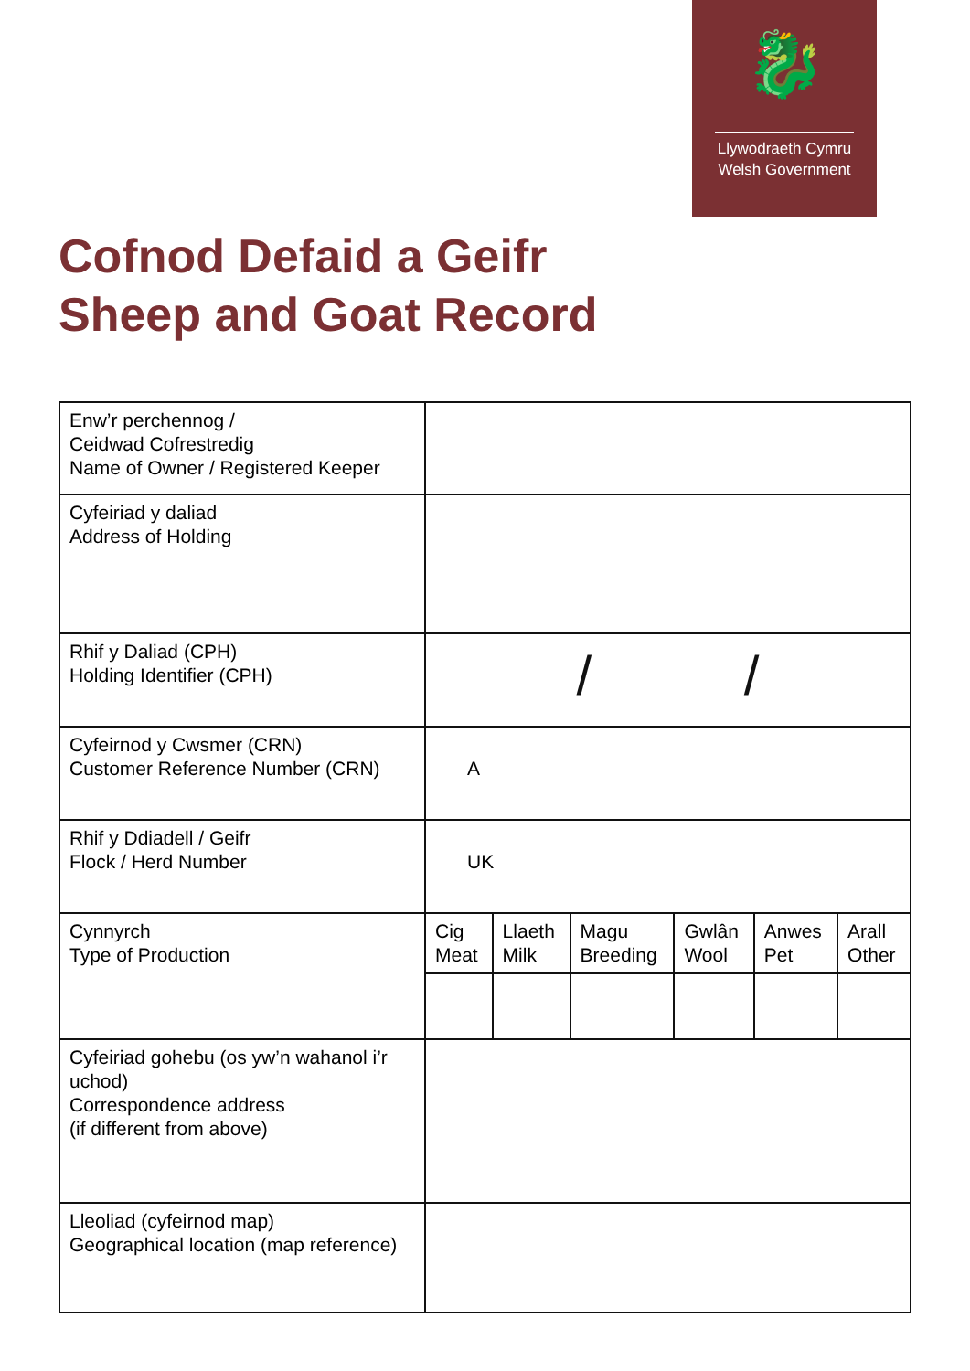🐉
Llywodraeth Cymru
Welsh Government
Cofnod Defaid a Geifr
Sheep and Goat Record
| Enw’r perchennog / Ceidwad Cofrestredig Name of Owner / Registered Keeper | |
| Cyfeiriad y daliad Address of Holding | |
| Rhif y Daliad (CPH) Holding Identifier (CPH) | / / |
| Cyfeirnod y Cwsmer (CRN) Customer Reference Number (CRN) | A |
| Rhif y Ddiadell / Geifr Flock / Herd Number | UK |
| Cynnyrch Type of Production | / Cig Meat / Llaeth Milk / Magu Breeding / Gwlân Wool / Anwes Pet / Arall Other / |
| Cyfeiriad gohebu (os yw’n wahanol i’r uchod) Correspondence address (if different from above) | |
| Lleoliad (cyfeirnod map) Geographical location (map reference) | |